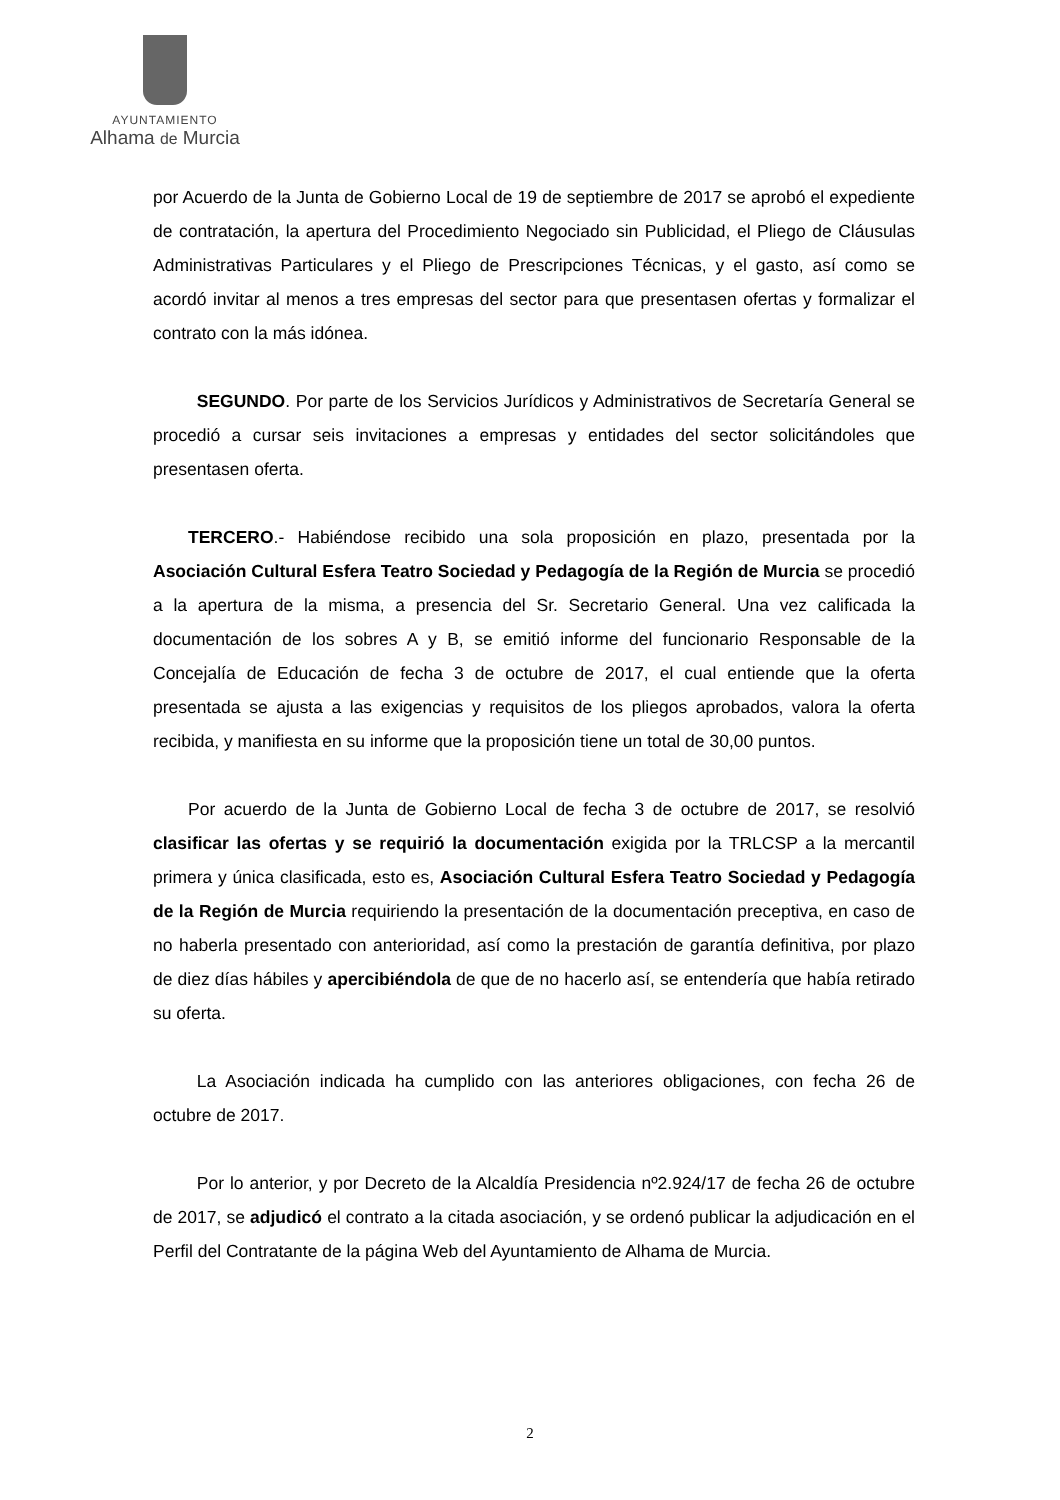AYUNTAMIENTO
Alhama de Murcia
por Acuerdo de la Junta de Gobierno Local de 19 de septiembre de 2017 se aprobó el expediente de contratación, la apertura del Procedimiento Negociado sin Publicidad, el Pliego de Cláusulas Administrativas Particulares y el Pliego de Prescripciones Técnicas, y el gasto, así como se acordó invitar al menos a tres empresas del sector para que presentasen ofertas y formalizar el contrato con la más idónea.
   SEGUNDO. Por parte de los Servicios Jurídicos y Administrativos de Secretaría General se procedió a cursar seis invitaciones a empresas y entidades del sector solicitándoles que presentasen oferta.
  TERCERO.- Habiéndose recibido una sola proposición en plazo, presentada por la Asociación Cultural Esfera Teatro Sociedad y Pedagogía de la Región de Murcia se procedió a la apertura de la misma, a presencia del Sr. Secretario General. Una vez calificada la documentación de los sobres A y B, se emitió informe del funcionario Responsable de la Concejalía de Educación de fecha 3 de octubre de 2017, el cual entiende que la oferta presentada se ajusta a las exigencias y requisitos de los pliegos aprobados, valora la oferta recibida, y manifiesta en su informe que la proposición tiene un total de 30,00 puntos.
  Por acuerdo de la Junta de Gobierno Local de fecha 3 de octubre de 2017, se resolvió clasificar las ofertas y se requirió la documentación exigida por la TRLCSP a la mercantil primera y única clasificada, esto es, Asociación Cultural Esfera Teatro Sociedad y Pedagogía de la Región de Murcia requiriendo la presentación de la documentación preceptiva, en caso de no haberla presentado con anterioridad, así como la prestación de garantía definitiva, por plazo de diez días hábiles y apercibiéndola de que de no hacerlo así, se entendería que había retirado su oferta.
   La Asociación indicada ha cumplido con las anteriores obligaciones, con fecha 26 de octubre de 2017.
   Por lo anterior, y por Decreto de la Alcaldía Presidencia nº2.924/17 de fecha 26 de octubre de 2017, se adjudicó el contrato a la citada asociación, y se ordenó publicar la adjudicación en el Perfil del Contratante de la página Web del Ayuntamiento de Alhama de Murcia.
2